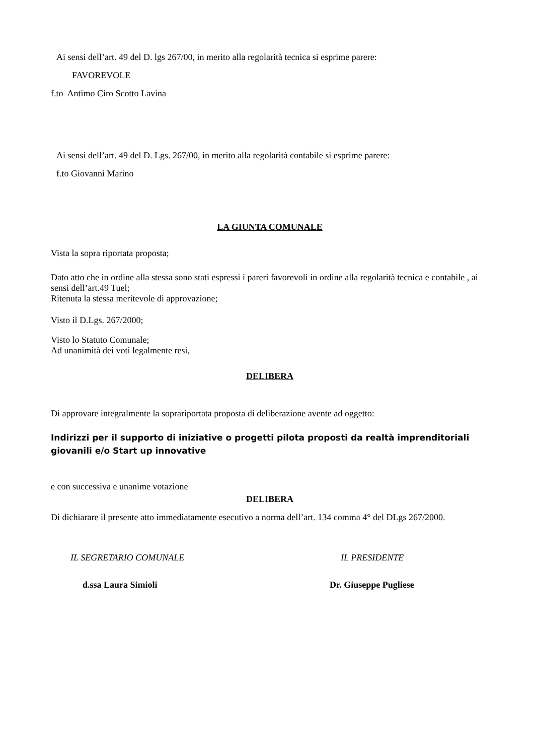Ai sensi dell’art. 49 del D. lgs 267/00, in merito alla regolarità tecnica si esprime parere:
FAVOREVOLE
f.to Antimo Ciro Scotto Lavina
Ai sensi dell’art. 49 del D. Lgs. 267/00, in merito alla regolarità contabile si esprime parere:
f.to Giovanni Marino
LA GIUNTA COMUNALE
Vista la sopra riportata proposta;
Dato atto che in ordine alla stessa sono stati espressi i pareri favorevoli in ordine alla regolarità tecnica e contabile , ai sensi dell’art.49 Tuel;
Ritenuta la stessa meritevole di approvazione;
Visto il D.Lgs. 267/2000;
Visto lo Statuto Comunale;
Ad unanimità dei voti legalmente resi,
DELIBERA
Di approvare integralmente la soprariportata proposta di deliberazione avente ad oggetto:
Indirizzi per il supporto di iniziative o progetti pilota proposti da realtà imprenditoriali giovanili e/o Start up innovative
e con successiva e unanime votazione
DELIBERA
Di dichiarare il presente atto immediatamente esecutivo a norma dell’art. 134 comma 4° del DLgs 267/2000.
IL SEGRETARIO COMUNALE IL PRESIDENTE
d.ssa Laura Simioli Dr. Giuseppe Pugliese